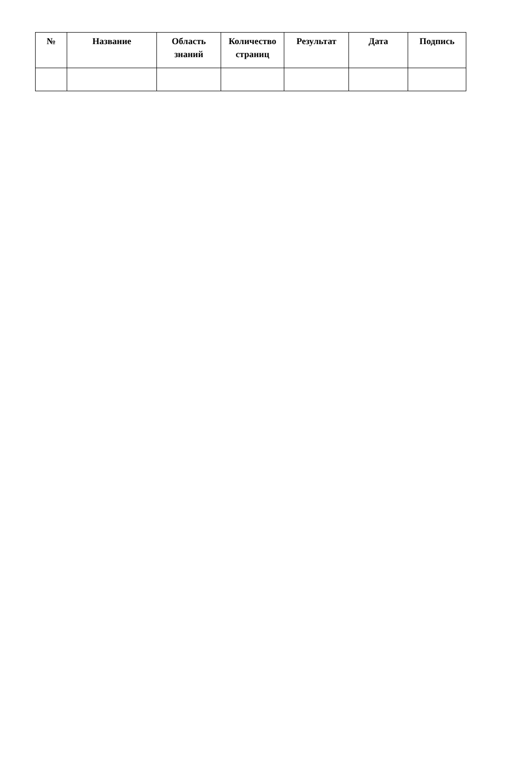| № | Название | Область знаний | Количество страниц | Результат | Дата | Подпись |
| --- | --- | --- | --- | --- | --- | --- |